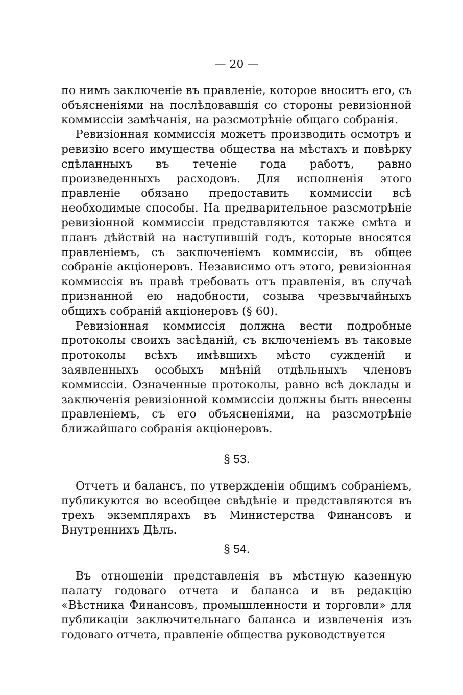— 20 —
по нимъ заключеніе въ правленіе, которое вноситъ его, съ объясненіями на послѣдовавшія со стороны ревизіонной коммиссіи замѣчанія, на разсмотрѣніе общаго собранія.
Ревизіонная коммиссія можетъ производить осмотръ и ревизію всего имущества общества на мѣстахъ и повѣрку сдѣланныхъ въ теченіе года работъ, равно произведенныхъ расходовъ. Для исполненія этого правленіе обязано предоставить коммиссіи всѣ необходимые способы. На предварительное разсмотрѣніе ревизіонной коммиссіи представляются также смѣта и планъ дѣйствій на наступившій годъ, которые вносятся правленіемъ, съ заключеніемъ коммиссіи, въ общее собраніе акціонеровъ. Независимо отъ этого, ревизіонная коммиссія въ правѣ требовать отъ правленія, въ случаѣ признанной ею надобности, созыва чрезвычайныхъ общихъ собраній акціонеровъ (§ 60).
Ревизіонная коммиссія должна вести подробные протоколы своихъ засѣданій, съ включеніемъ въ таковые протоколы всѣхъ имѣвшихъ мѣсто сужденій и заявленныхъ особыхъ мнѣній отдѣльныхъ членовъ коммиссіи. Означенные протоколы, равно всѣ доклады и заключенія ревизіонной коммиссіи должны быть внесены правленіемъ, съ его объясненіями, на разсмотрѣніе ближайшаго собранія акціонеровъ.
§ 53.
Отчетъ и балансъ, по утвержденіи общимъ собраніемъ, публикуются во всеобщее свѣдѣніе и представляются въ трехъ экземплярахъ въ Министерства Финансовъ и Внутреннихъ Дѣлъ.
§ 54.
Въ отношеніи представленія въ мѣстную казенную палату годоваго отчета и баланса и въ редакцію «Вѣстника Финансовъ, промышленности и торговли» для публикаціи заключительнаго баланса и извлеченія изъ годоваго отчета, правленіе общества руководствуется